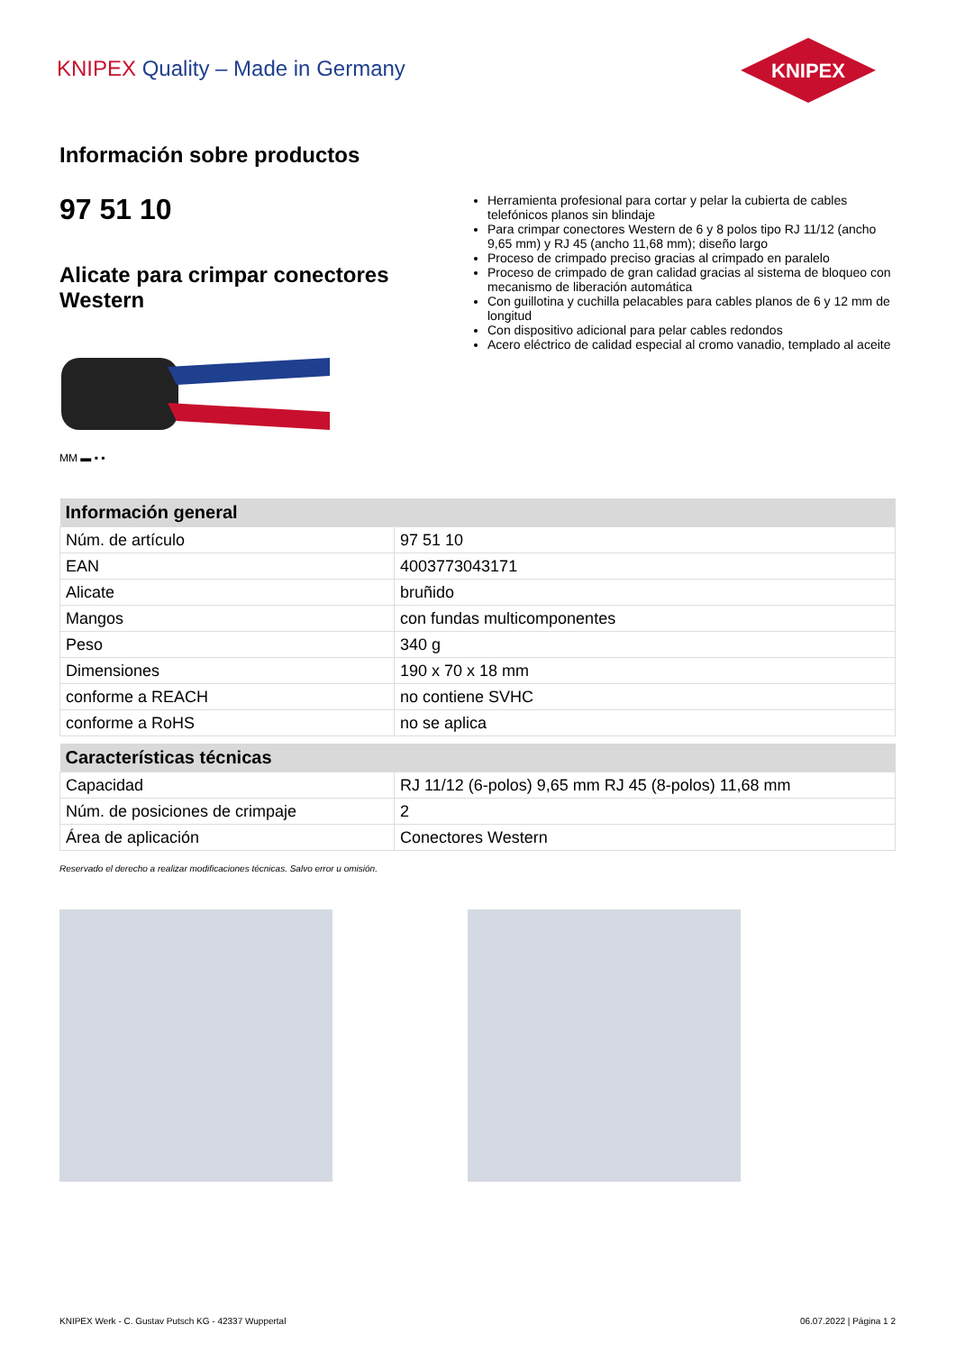KNIPEX Quality – Made in Germany
KNIPEX
Información sobre productos
97 51 10
Alicate para crimpar conectores Western
MM ▬ ▪ ▪
Herramienta profesional para cortar y pelar la cubierta de cables telefónicos planos sin blindaje
Para crimpar conectores Western de 6 y 8 polos tipo RJ 11/12 (ancho 9,65 mm) y RJ 45 (ancho 11,68 mm); diseño largo
Proceso de crimpado preciso gracias al crimpado en paralelo
Proceso de crimpado de gran calidad gracias al sistema de bloqueo con mecanismo de liberación automática
Con guillotina y cuchilla pelacables para cables planos de 6 y 12 mm de longitud
Con dispositivo adicional para pelar cables redondos
Acero eléctrico de calidad especial al cromo vanadio, templado al aceite
| Información general | |
| --- | --- |
| Núm. de artículo | 97 51 10 |
| EAN | 4003773043171 |
| Alicate | bruñido |
| Mangos | con fundas multicomponentes |
| Peso | 340 g |
| Dimensiones | 190 x 70 x 18 mm |
| conforme a REACH | no contiene SVHC |
| conforme a RoHS | no se aplica |
| Características técnicas | |
| --- | --- |
| Capacidad | RJ 11/12 (6-polos) 9,65 mm RJ 45 (8-polos) 11,68 mm |
| Núm. de posiciones de crimpaje | 2 |
| Área de aplicación | Conectores Western |
Reservado el derecho a realizar modificaciones técnicas. Salvo error u omisión.
KNIPEX Werk - C. Gustav Putsch KG - 42337 Wuppertal 06.07.2022 | Página 1 2